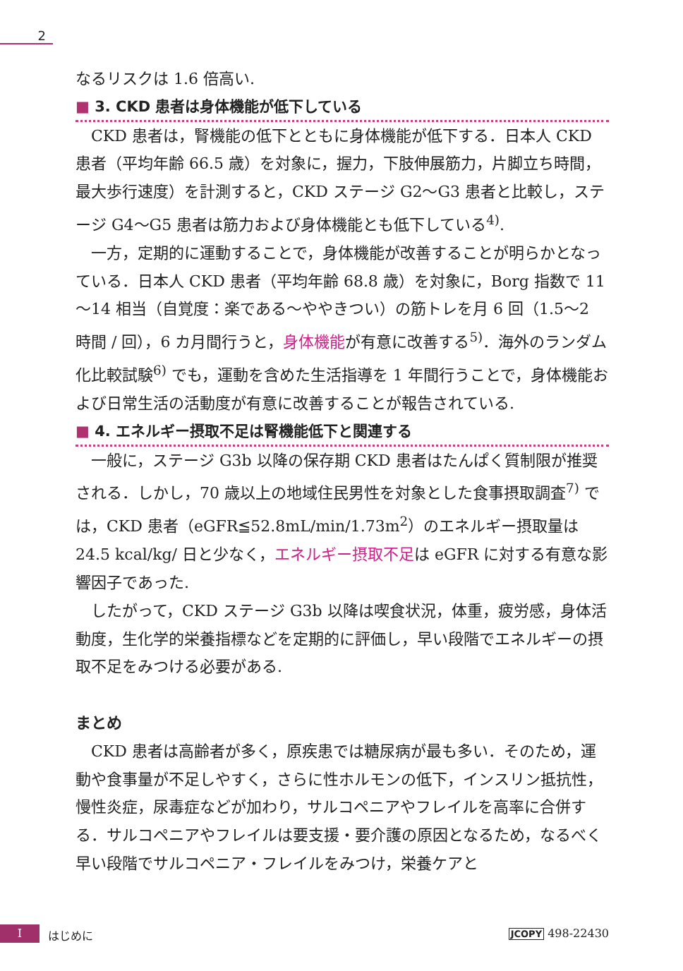2
なるリスクは 1.6 倍高い.
■ 3. CKD 患者は身体機能が低下している
CKD 患者は，腎機能の低下とともに身体機能が低下する．日本人 CKD 患者（平均年齢 66.5 歳）を対象に，握力，下肢伸展筋力，片脚立ち時間，最大歩行速度）を計測すると，CKD ステージ G2～G3 患者と比較し，ステージ G4～G5 患者は筋力および身体機能とも低下している<sup>4)</sup>.
一方，定期的に運動することで，身体機能が改善することが明らかとなっている．日本人 CKD 患者（平均年齢 68.8 歳）を対象に，Borg 指数で 11～14 相当（自覚度：楽である～ややきつい）の筋トレを月 6 回（1.5～2 時間 / 回），6 カ月間行うと，身体機能が有意に改善する<sup>5)</sup>．海外のランダム化比較試験<sup>6)</sup> でも，運動を含めた生活指導を 1 年間行うことで，身体機能および日常生活の活動度が有意に改善することが報告されている.
■ 4. エネルギー摂取不足は腎機能低下と関連する
一般に，ステージ G3b 以降の保存期 CKD 患者はたんぱく質制限が推奨される．しかし，70 歳以上の地域住民男性を対象とした食事摂取調査<sup>7)</sup> では，CKD 患者（eGFR≦52.8mL/min/1.73m<sup>2</sup>）のエネルギー摂取量は 24.5 kcal/kg/ 日と少なく，エネルギー摂取不足は eGFR に対する有意な影響因子であった.
したがって，CKD ステージ G3b 以降は喫食状況，体重，疲労感，身体活動度，生化学的栄養指標などを定期的に評価し，早い段階でエネルギーの摂取不足をみつける必要がある.
まとめ
CKD 患者は高齢者が多く，原疾患では糖尿病が最も多い．そのため，運動や食事量が不足しやすく，さらに性ホルモンの低下，インスリン抵抗性，慢性炎症，尿毒症などが加わり，サルコペニアやフレイルを高率に合併する．サルコペニアやフレイルは要支援・要介護の原因となるため，なるべく早い段階でサルコペニア・フレイルをみつけ，栄養ケアと
I はじめに JCOPY 498-22430